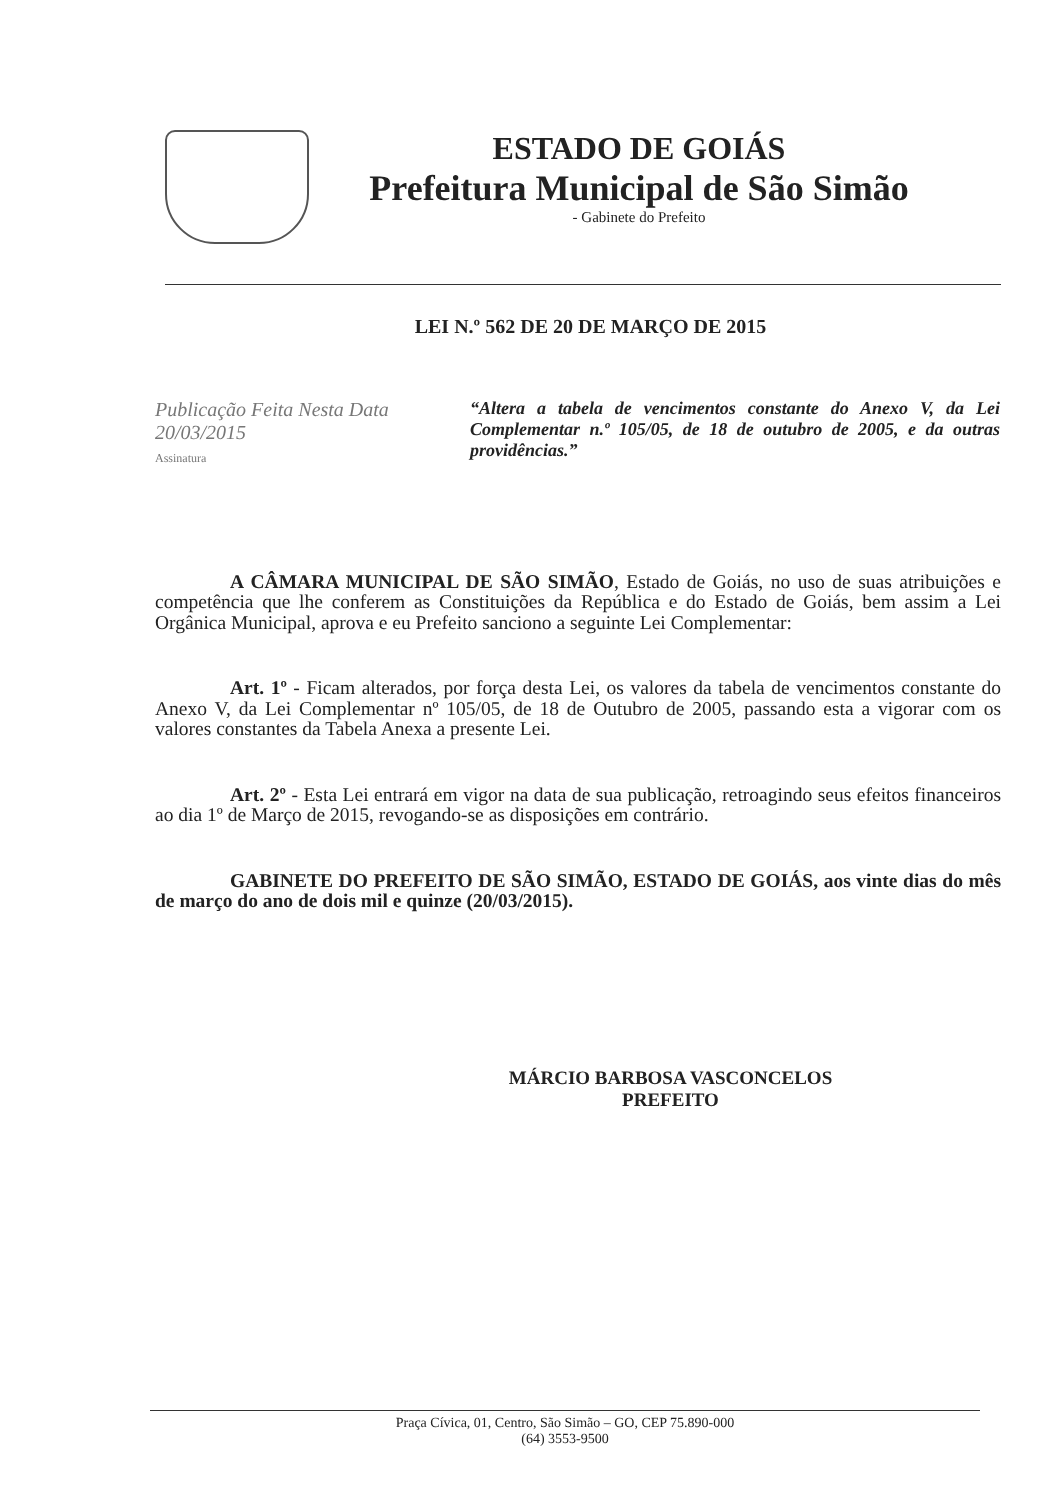ESTADO DE GOIÁS
Prefeitura Municipal de São Simão
- Gabinete do Prefeito
LEI N.º 562 DE 20 DE MARÇO DE 2015
Publicação Feita Nesta Data
20/03/2015
Assinatura
“Altera a tabela de vencimentos constante do Anexo V, da Lei Complementar n.º 105/05, de 18 de outubro de 2005, e da outras providências.”
A CÂMARA MUNICIPAL DE SÃO SIMÃO, Estado de Goiás, no uso de suas atribuições e competência que lhe conferem as Constituições da República e do Estado de Goiás, bem assim a Lei Orgânica Municipal, aprova e eu Prefeito sanciono a seguinte Lei Complementar:
Art. 1º - Ficam alterados, por força desta Lei, os valores da tabela de vencimentos constante do Anexo V, da Lei Complementar nº 105/05, de 18 de Outubro de 2005, passando esta a vigorar com os valores constantes da Tabela Anexa a presente Lei.
Art. 2º - Esta Lei entrará em vigor na data de sua publicação, retroagindo seus efeitos financeiros ao dia 1º de Março de 2015, revogando-se as disposições em contrário.
GABINETE DO PREFEITO DE SÃO SIMÃO, ESTADO DE GOIÁS, aos vinte dias do mês de março do ano de dois mil e quinze (20/03/2015).
MÁRCIO BARBOSA VASCONCELOS
PREFEITO
Praça Cívica, 01, Centro, São Simão – GO, CEP 75.890-000
(64) 3553-9500